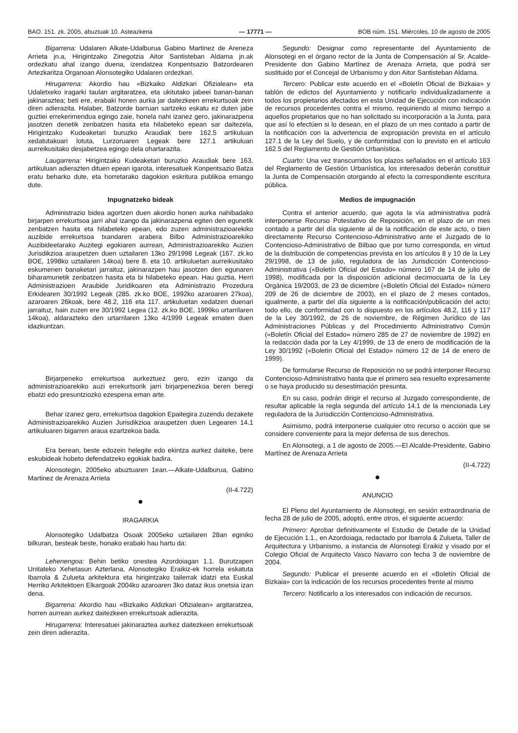BAO. 151. zk. 2005, abuztuak 10. Asteazkena — 17771 — BOB núm. 151. Miércoles, 10 de agosto de 2005
Bigarrena: Udalaren Alkate-Udalburua Gabino Martinez de Areneza Arrieta jn.a, Hirigintzako Zinegotzia Aitor Santisteban Aldama jn.ak ordezkatu ahal izango duena, izendatzea Konpentsazio Batzordearen Artezkaritza Organoan Alonsotegiko Udalaren ordezkari.
Hirugarrena: Akordio hau «Bizkaiko Aldizkari Ofizialean» eta Udaletxeko iragarki taulan argitaratzea, eta ukitutako jabeei banan-banan jakinaraztea; beti ere, erabaki honen aurka jar daitezkeen errekurtsoak zein diren adierazita. Halaber, Batzorde barruan sartzeko eskatu ez duten jabe guztiei errekerimendua egingo zaie, honela nahi izanez gero, jakinarazpena jasotzen denetik zenbatzen hasita eta hilabeteko epean sar daitezela, Hirigintzako Kudeaketari buruzko Araudiak bere 162.5 artikuluan xedatutakoari lotuta, Lurzoruaren Legeak bere 127.1 artikuluan aurreikusitako desjabetzea egingo dela ohartarazita.
Laugarrena: Hirigintzako Kudeaketari buruzko Araudiak bere 163. artikuluan adierazten dituen epean igarota, interesatuek Konpentsazio Batza eratu beharko dute, eta horretarako dagokion eskritura publikoa emango dute.
Inpugnatzeko bideak
Administrazio bidea agortzen duen akordio honen aurka nahibadako birjarpen errekurtsoa jarri ahal izango da jakinarazpena egiten den egunetik zenbatzen hasita eta hilabeteko epean, edo zuzen administrazioarekiko auzibide errekurtsoa txandaren arabera Bilbo Administrazioarekiko Auzibideetarako Auzitegi egokiaren aurrean, Administrazioarekiko Auzien Jurisdikzioa araupetzen duen uztailaren 13ko 29/1998 Legeak (167. zk.ko BOE, 1998ko uztailaren 14koa) bere 8. eta 10. artikuluetan aurreikusitako eskumenen banaketari jarraituz, jakinarazpen hau jasotzen den egunaren biharamunetik zenbatzen hasita eta bi hilabeteko epean. Hau guztia, Herri Administrazioen Araubide Juridikoaren eta Administrazio Prozedura Erkidearen 30/1992 Legeak (285. zk.ko BOE, 1992ko azaroaren 27koa), azaroaren 26koak, bere 48.2, 116 eta 117. artikuluetan xedatzen duenari jarraituz, hain zuzen ere 30/1992 Legea (12. zk.ko BOE, 1999ko urtarrilaren 14koa), aldarazteko den urtarrilaren 13ko 4/1999 Legeak ematen duen idazkuntzan.
Birjarpeneko errekurtsoa aurkeztuez gero, ezin izango da administrazioarekiko auzi errekurtsorik jarri birjarpenezkoa beren beregi ebatzi edo presuntziozko ezespena eman arte.
Behar izanez gero, errekurtsoa dagokion Epaitegira zuzendu dezakete Administrazioarekiko Auzien Jurisdikzioa araupetzen duen Legearen 14.1 artikuluaren bigarren araua ezartzekoa bada.
Era berean, beste edozein helegite edo ekintza aurkez daiteke, bere eskubideak hobeto defendatzeko egokiak badira.
Alonsotegin, 2005eko abuztuaren 1ean.—Alkate-Udalburua, Gabino Martinez de Arenaza Arrieta
(II-4.722)
●
IRAGARKIA
Alonsotegiko Udalbatza Osoak 2005eko uztailaren 28an eginiko bilkuran, besteak beste, honako erabaki hau hartu da:
Lehenengoa: Behin betiko onestea Azordoiagan 1.1. Burutzapen Unitateko Xehetasun Azterlana, Alonsotegiko Eraikiz-ek horrela eskatuta Ibarrola & Zulueta arkitektura eta hirigintzako tailerrak idatzi eta Euskal Herriko Arkitektoen Elkargoak 2004ko azaroaren 3ko dataz ikus onetsia izan dena.
Bigarrena: Akordio hau «Bizkaiko Aldizkari Ofizialean» argitaratzea, horren aurrean aurkez daitezkeen errekurtsoak adierazita.
Hirugarrena: Interesatuei jakinaraztea aurkez daitezkeen errekurtsoak zein diren adierazita.
Segundo: Designar como representante del Ayuntamiento de Alonsotegi en el órgano rector de la Junta de Compensación al Sr. Acalde-Presidente don Gabino Martínez de Arenaza Arrieta, que podrá ser sustituido por el Concejal de Urbanismo y don Aitor Santisteban Aldama.
Tercero: Publicar este acuerdo en el «Boletín Oficial de Bizkaia» y tablón de edictos del Ayuntamiento y notificarlo individualizadamente a todos los propietarios afectados en esta Unidad de Ejecución con indicación de recursos procedentes contra el mismo, requiriendo al mismo tiempo a aquellos propietarios que no han solicitado su incorporación a la Junta, para que así lo efectúen si lo desean, en el plazo de un mes contado a partir de la notificación con la advertencia de expropiación prevista en el artículo 127.1 de la Ley del Suelo, y de conformidad con lo previsto en el artículo 162.5 del Reglamento de Gestión Urbanística.
Cuarto: Una vez transcurridos los plazos señalados en el artículo 163 del Reglamento de Gestión Urbanística, los interesados deberán constituir la Junta de Compensación otorgando al efecto la correspondiente escritura pública.
Medios de impugnación
Contra el anterior acuerdo, que agota la vía administrativa podrá interponerse Recurso Potestativo de Reposición, en el plazo de un mes contado a partir del día siguiente al de la notificación de este acto, o bien directamente Recurso Contencioso-Administrativo ante el Juzgado de lo Contencioso-Administrativo de Bilbao que por turno corresponda, en virtud de la distribución de competencias prevista en los artículos 8 y 10 de la Ley 29/1998, de 13 de julio, reguladora de las Jurisdicción Contencioso-Administrativa («Boletín Oficial del Estado» número 167 de 14 de julio de 1998), modificada por la disposición adicional decimocuarta de la Ley Orgánica 19/2003, de 23 de diciembre («Boletín Oficial del Estado» número 209 de 26 de diciembre de 2003), en el plazo de 2 meses contados, igualmente, a partir del día siguiente a la notificación/publicación del acto; todo ello, de conformidad con lo dispuesto en los artículos 48.2, 116 y 117 de la Ley 30/1992, de 26 de noviembre, de Régimen Jurídico de las Administraciones Públicas y del Procedimiento Administrativo Común («Boletín Oficial del Estado» número 285 de 27 de noviembre de 1992) en la redacción dada por la Ley 4/1999, de 13 de enero de modificación de la Ley 30/1992 («Boletín Oficial del Estado» número 12 de 14 de enero de 1999).
De formularse Recurso de Reposición no se podrá interponer Recurso Contencioso-Administrativo hasta que el primero sea resuelto expresamente o se haya producido su desestimación presunta.
En su caso, podrán dirigir el recurso al Juzgado correspondiente, de resultar aplicable la regla segunda del artículo 14.1 de la mencionada Ley reguladora de la Jurisdicción Contencioso-Administrativa.
Asimismo, podrá interponerse cualquier otro recurso o acción que se considere conveniente para la mejor defensa de sus derechos.
En Alonsotegi, a 1 de agosto de 2005.—El Alcalde-Presidente, Gabino Martínez de Arenaza Arrieta
(II-4.722)
●
ANUNCIO
El Pleno del Ayuntamiento de Alonsotegi, en sesión extraordinaria de fecha 28 de julio de 2005, adoptó, entre otros, el siguiente acuerdo:
Primero: Aprobar definitivamente el Estudio de Detalle de la Unidad de Ejecución 1.1., en Azordoiaga, redactado por Ibarrola & Zulueta, Taller de Arquitectura y Urbanismo, a instancia de Alonsotegi Eraikiz y visado por el Colegio Oficial de Arquitecto Vasco Navarro con fecha 3 de noviembre de 2004.
Segundo: Publicar el presente acuerdo en el «Boletín Oficial de Bizkaia» con la indicación de los recursos procedentes frente al mismo
Tercero: Notificarlo a los interesados con indicación de recursos.